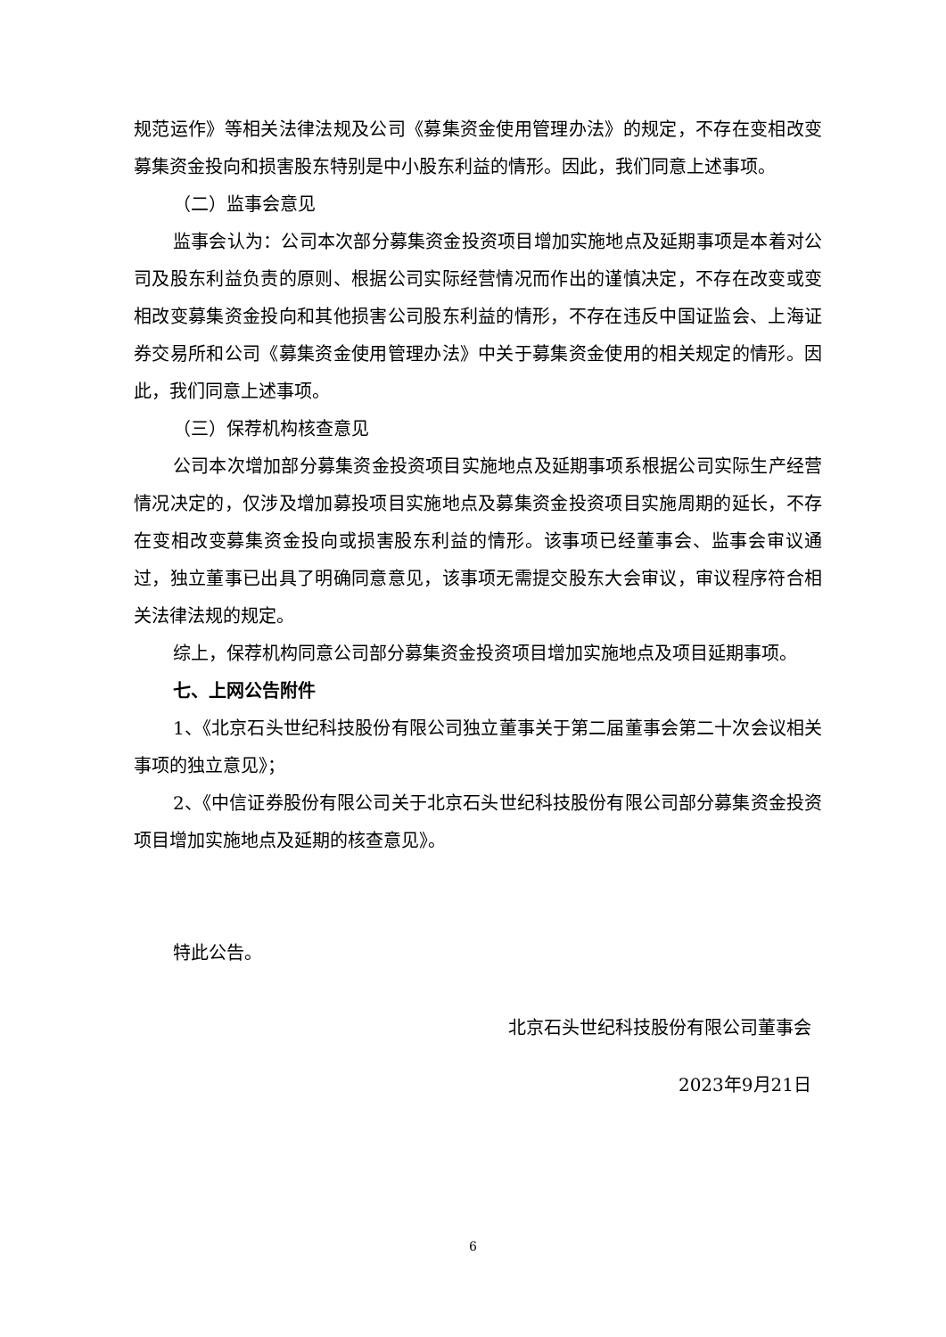规范运作》等相关法律法规及公司《募集资金使用管理办法》的规定，不存在变相改变募集资金投向和损害股东特别是中小股东利益的情形。因此，我们同意上述事项。
（二）监事会意见
监事会认为：公司本次部分募集资金投资项目增加实施地点及延期事项是本着对公司及股东利益负责的原则、根据公司实际经营情况而作出的谨慎决定，不存在改变或变相改变募集资金投向和其他损害公司股东利益的情形，不存在违反中国证监会、上海证券交易所和公司《募集资金使用管理办法》中关于募集资金使用的相关规定的情形。因此，我们同意上述事项。
（三）保荐机构核查意见
公司本次增加部分募集资金投资项目实施地点及延期事项系根据公司实际生产经营情况决定的，仅涉及增加募投项目实施地点及募集资金投资项目实施周期的延长，不存在变相改变募集资金投向或损害股东利益的情形。该事项已经董事会、监事会审议通过，独立董事已出具了明确同意意见，该事项无需提交股东大会审议，审议程序符合相关法律法规的规定。
综上，保荐机构同意公司部分募集资金投资项目增加实施地点及项目延期事项。
七、上网公告附件
1、《北京石头世纪科技股份有限公司独立董事关于第二届董事会第二十次会议相关事项的独立意见》；
2、《中信证券股份有限公司关于北京石头世纪科技股份有限公司部分募集资金投资项目增加实施地点及延期的核查意见》。
特此公告。
北京石头世纪科技股份有限公司董事会
2023年9月21日
6